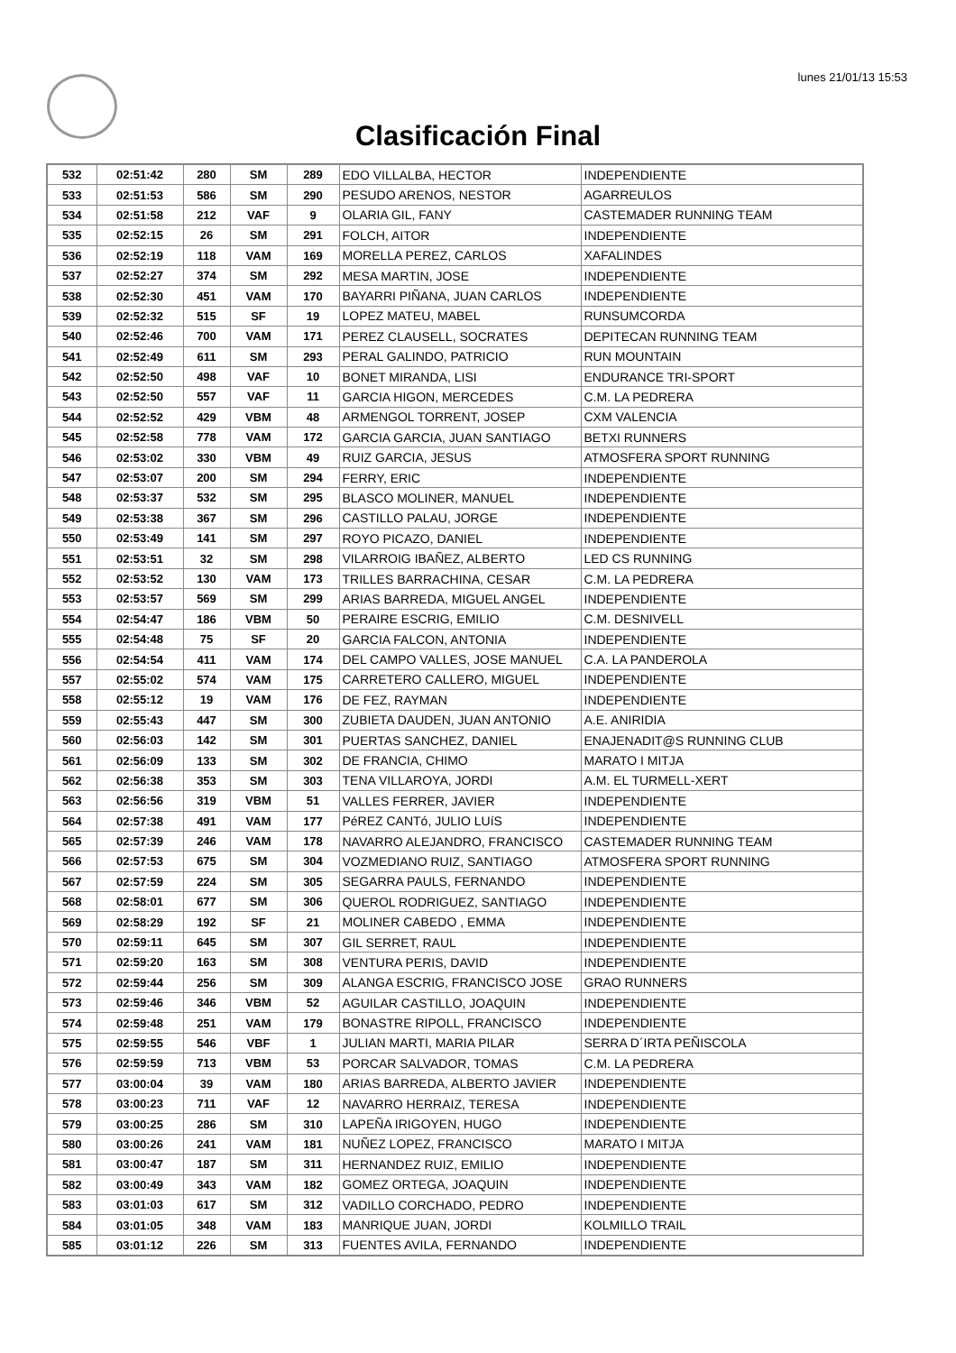lunes 21/01/13 15:53
Clasificación Final
| 532 | 02:51:42 | 280 | SM | 289 | EDO VILLALBA, HECTOR | INDEPENDIENTE |
| 533 | 02:51:53 | 586 | SM | 290 | PESUDO ARENOS, NESTOR | AGARREULOS |
| 534 | 02:51:58 | 212 | VAF | 9 | OLARIA GIL, FANY | CASTEMADER RUNNING TEAM |
| 535 | 02:52:15 | 26 | SM | 291 | FOLCH, AITOR | INDEPENDIENTE |
| 536 | 02:52:19 | 118 | VAM | 169 | MORELLA PEREZ, CARLOS | XAFALINDES |
| 537 | 02:52:27 | 374 | SM | 292 | MESA MARTIN, JOSE | INDEPENDIENTE |
| 538 | 02:52:30 | 451 | VAM | 170 | BAYARRI PIÑANA, JUAN CARLOS | INDEPENDIENTE |
| 539 | 02:52:32 | 515 | SF | 19 | LOPEZ MATEU, MABEL | RUNSUMCORDA |
| 540 | 02:52:46 | 700 | VAM | 171 | PEREZ CLAUSELL, SOCRATES | DEPITECAN RUNNING TEAM |
| 541 | 02:52:49 | 611 | SM | 293 | PERAL GALINDO, PATRICIO | RUN MOUNTAIN |
| 542 | 02:52:50 | 498 | VAF | 10 | BONET MIRANDA, LISI | ENDURANCE TRI-SPORT |
| 543 | 02:52:50 | 557 | VAF | 11 | GARCIA HIGON, MERCEDES | C.M. LA PEDRERA |
| 544 | 02:52:52 | 429 | VBM | 48 | ARMENGOL TORRENT, JOSEP | CXM VALENCIA |
| 545 | 02:52:58 | 778 | VAM | 172 | GARCIA GARCIA, JUAN SANTIAGO | BETXI RUNNERS |
| 546 | 02:53:02 | 330 | VBM | 49 | RUIZ GARCIA, JESUS | ATMOSFERA SPORT RUNNING |
| 547 | 02:53:07 | 200 | SM | 294 | FERRY, ERIC | INDEPENDIENTE |
| 548 | 02:53:37 | 532 | SM | 295 | BLASCO MOLINER, MANUEL | INDEPENDIENTE |
| 549 | 02:53:38 | 367 | SM | 296 | CASTILLO PALAU, JORGE | INDEPENDIENTE |
| 550 | 02:53:49 | 141 | SM | 297 | ROYO PICAZO, DANIEL | INDEPENDIENTE |
| 551 | 02:53:51 | 32 | SM | 298 | VILARROIG IBAÑEZ, ALBERTO | LED CS RUNNING |
| 552 | 02:53:52 | 130 | VAM | 173 | TRILLES BARRACHINA, CESAR | C.M. LA PEDRERA |
| 553 | 02:53:57 | 569 | SM | 299 | ARIAS BARREDA, MIGUEL ANGEL | INDEPENDIENTE |
| 554 | 02:54:47 | 186 | VBM | 50 | PERAIRE ESCRIG, EMILIO | C.M. DESNIVELL |
| 555 | 02:54:48 | 75 | SF | 20 | GARCIA FALCON, ANTONIA | INDEPENDIENTE |
| 556 | 02:54:54 | 411 | VAM | 174 | DEL CAMPO VALLES, JOSE MANUEL | C.A. LA PANDEROLA |
| 557 | 02:55:02 | 574 | VAM | 175 | CARRETERO CALLERO, MIGUEL | INDEPENDIENTE |
| 558 | 02:55:12 | 19 | VAM | 176 | DE FEZ, RAYMAN | INDEPENDIENTE |
| 559 | 02:55:43 | 447 | SM | 300 | ZUBIETA DAUDEN, JUAN ANTONIO | A.E. ANIRIDIA |
| 560 | 02:56:03 | 142 | SM | 301 | PUERTAS SANCHEZ, DANIEL | ENAJENADIT@S RUNNING CLUB |
| 561 | 02:56:09 | 133 | SM | 302 | DE FRANCIA, CHIMO | MARATO I MITJA |
| 562 | 02:56:38 | 353 | SM | 303 | TENA VILLAROYA, JORDI | A.M. EL TURMELL-XERT |
| 563 | 02:56:56 | 319 | VBM | 51 | VALLES FERRER, JAVIER | INDEPENDIENTE |
| 564 | 02:57:38 | 491 | VAM | 177 | PéREZ CANTó, JULIO LUíS | INDEPENDIENTE |
| 565 | 02:57:39 | 246 | VAM | 178 | NAVARRO ALEJANDRO, FRANCISCO | CASTEMADER RUNNING TEAM |
| 566 | 02:57:53 | 675 | SM | 304 | VOZMEDIANO RUIZ, SANTIAGO | ATMOSFERA SPORT RUNNING |
| 567 | 02:57:59 | 224 | SM | 305 | SEGARRA PAULS, FERNANDO | INDEPENDIENTE |
| 568 | 02:58:01 | 677 | SM | 306 | QUEROL RODRIGUEZ, SANTIAGO | INDEPENDIENTE |
| 569 | 02:58:29 | 192 | SF | 21 | MOLINER CABEDO , EMMA | INDEPENDIENTE |
| 570 | 02:59:11 | 645 | SM | 307 | GIL SERRET, RAUL | INDEPENDIENTE |
| 571 | 02:59:20 | 163 | SM | 308 | VENTURA PERIS, DAVID | INDEPENDIENTE |
| 572 | 02:59:44 | 256 | SM | 309 | ALANGA ESCRIG, FRANCISCO JOSE | GRAO RUNNERS |
| 573 | 02:59:46 | 346 | VBM | 52 | AGUILAR CASTILLO, JOAQUIN | INDEPENDIENTE |
| 574 | 02:59:48 | 251 | VAM | 179 | BONASTRE RIPOLL, FRANCISCO | INDEPENDIENTE |
| 575 | 02:59:55 | 546 | VBF | 1 | JULIAN MARTI, MARIA PILAR | SERRA D´IRTA PEÑISCOLA |
| 576 | 02:59:59 | 713 | VBM | 53 | PORCAR SALVADOR, TOMAS | C.M. LA PEDRERA |
| 577 | 03:00:04 | 39 | VAM | 180 | ARIAS BARREDA, ALBERTO JAVIER | INDEPENDIENTE |
| 578 | 03:00:23 | 711 | VAF | 12 | NAVARRO HERRAIZ, TERESA | INDEPENDIENTE |
| 579 | 03:00:25 | 286 | SM | 310 | LAPEÑA IRIGOYEN, HUGO | INDEPENDIENTE |
| 580 | 03:00:26 | 241 | VAM | 181 | NUÑEZ LOPEZ, FRANCISCO | MARATO I MITJA |
| 581 | 03:00:47 | 187 | SM | 311 | HERNANDEZ RUIZ, EMILIO | INDEPENDIENTE |
| 582 | 03:00:49 | 343 | VAM | 182 | GOMEZ ORTEGA, JOAQUIN | INDEPENDIENTE |
| 583 | 03:01:03 | 617 | SM | 312 | VADILLO CORCHADO, PEDRO | INDEPENDIENTE |
| 584 | 03:01:05 | 348 | VAM | 183 | MANRIQUE JUAN, JORDI | KOLMILLO TRAIL |
| 585 | 03:01:12 | 226 | SM | 313 | FUENTES AVILA, FERNANDO | INDEPENDIENTE |